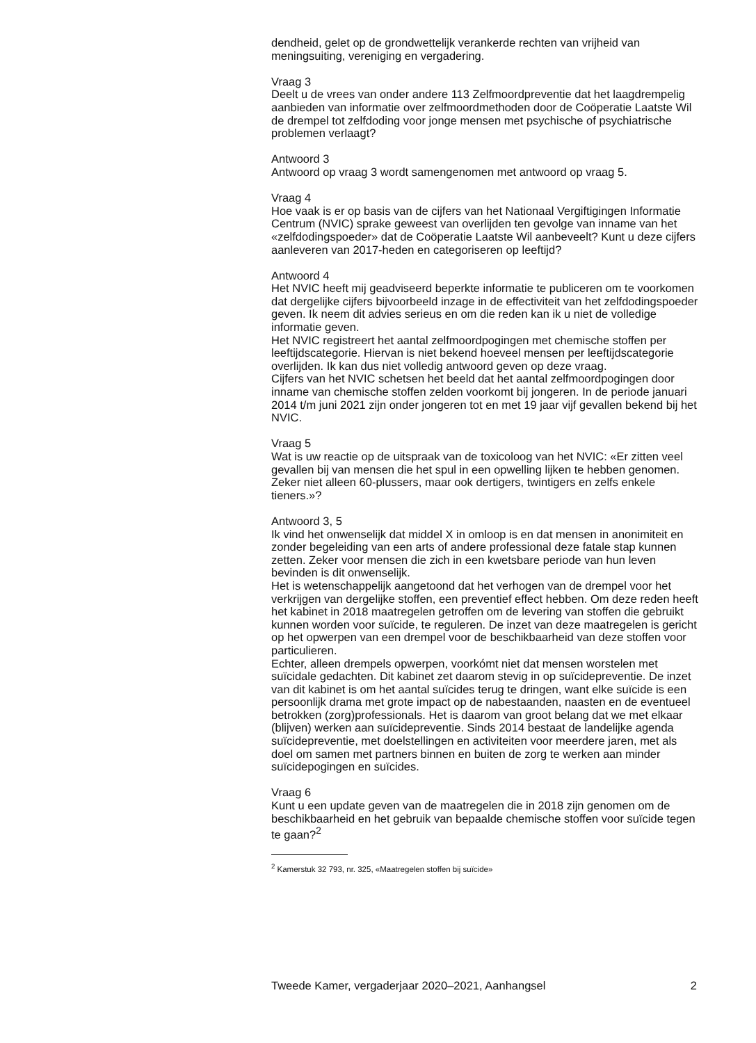dendheid, gelet op de grondwettelijk verankerde rechten van vrijheid van meningsuiting, vereniging en vergadering.
Vraag 3
Deelt u de vrees van onder andere 113 Zelfmoordpreventie dat het laagdrempelig aanbieden van informatie over zelfmoordmethoden door de Coöperatie Laatste Wil de drempel tot zelfdoding voor jonge mensen met psychische of psychiatrische problemen verlaagt?
Antwoord 3
Antwoord op vraag 3 wordt samengenomen met antwoord op vraag 5.
Vraag 4
Hoe vaak is er op basis van de cijfers van het Nationaal Vergiftigingen Informatie Centrum (NVIC) sprake geweest van overlijden ten gevolge van inname van het «zelfdodingspoeder» dat de Coöperatie Laatste Wil aanbeveelt? Kunt u deze cijfers aanleveren van 2017-heden en categoriseren op leeftijd?
Antwoord 4
Het NVIC heeft mij geadviseerd beperkte informatie te publiceren om te voorkomen dat dergelijke cijfers bijvoorbeeld inzage in de effectiviteit van het zelfdodingspoeder geven. Ik neem dit advies serieus en om die reden kan ik u niet de volledige informatie geven.
Het NVIC registreert het aantal zelfmoordpogingen met chemische stoffen per leeftijdscategorie. Hiervan is niet bekend hoeveel mensen per leeftijdscategorie overlijden. Ik kan dus niet volledig antwoord geven op deze vraag.
Cijfers van het NVIC schetsen het beeld dat het aantal zelfmoordpogingen door inname van chemische stoffen zelden voorkomt bij jongeren. In de periode januari 2014 t/m juni 2021 zijn onder jongeren tot en met 19 jaar vijf gevallen bekend bij het NVIC.
Vraag 5
Wat is uw reactie op de uitspraak van de toxicoloog van het NVIC: «Er zitten veel gevallen bij van mensen die het spul in een opwelling lijken te hebben genomen. Zeker niet alleen 60-plussers, maar ook dertigers, twintigers en zelfs enkele tieners.»?
Antwoord 3, 5
Ik vind het onwenselijk dat middel X in omloop is en dat mensen in anonimiteit en zonder begeleiding van een arts of andere professional deze fatale stap kunnen zetten. Zeker voor mensen die zich in een kwetsbare periode van hun leven bevinden is dit onwenselijk.
Het is wetenschappelijk aangetoond dat het verhogen van de drempel voor het verkrijgen van dergelijke stoffen, een preventief effect hebben. Om deze reden heeft het kabinet in 2018 maatregelen getroffen om de levering van stoffen die gebruikt kunnen worden voor suïcide, te reguleren. De inzet van deze maatregelen is gericht op het opwerpen van een drempel voor de beschikbaarheid van deze stoffen voor particulieren.
Echter, alleen drempels opwerpen, voorkómt niet dat mensen worstelen met suïcidale gedachten. Dit kabinet zet daarom stevig in op suïcidepreventie. De inzet van dit kabinet is om het aantal suïcides terug te dringen, want elke suïcide is een persoonlijk drama met grote impact op de nabestaanden, naasten en de eventueel betrokken (zorg)professionals. Het is daarom van groot belang dat we met elkaar (blijven) werken aan suïcidepreventie. Sinds 2014 bestaat de landelijke agenda suïcidepreventie, met doelstellingen en activiteiten voor meerdere jaren, met als doel om samen met partners binnen en buiten de zorg te werken aan minder suïcidepogingen en suïcides.
Vraag 6
Kunt u een update geven van de maatregelen die in 2018 zijn genomen om de beschikbaarheid en het gebruik van bepaalde chemische stoffen voor suïcide tegen te gaan?<sup>2</sup>
<sup>2</sup> Kamerstuk 32 793, nr. 325, «Maatregelen stoffen bij suïcide»
Tweede Kamer, vergaderjaar 2020–2021, Aanhangsel 2